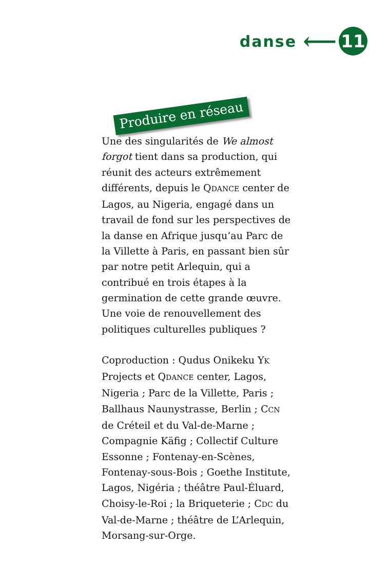danse ⟵ 11
Produire en réseau
Une des singularités de We almost forgot tient dans sa production, qui réunit des acteurs extrêmement différents, depuis le QDANCE center de Lagos, au Nigeria, engagé dans un travail de fond sur les perspectives de la danse en Afrique jusqu’au Parc de la Villette à Paris, en passant bien sûr par notre petit Arlequin, qui a contribué en trois étapes à la germination de cette grande œuvre. Une voie de renouvellement des politiques culturelles publiques ?
Coproduction : Qudus Onikeku YK Projects et QDANCE center, Lagos, Nigeria ; Parc de la Villette, Paris ; Ballhaus Naunystrasse, Berlin ; CCN de Créteil et du Val-de-Marne ; Compagnie Käfig ; Collectif Culture Essonne ; Fontenay-en-Scènes, Fontenay-sous-Bois ; Goethe Institute, Lagos, Nigéria ; théâtre Paul-Éluard, Choisy-le-Roi ; la Briqueterie ; CDC du Val-de-Marne ; théâtre de L’Arlequin, Morsang-sur-Orge.